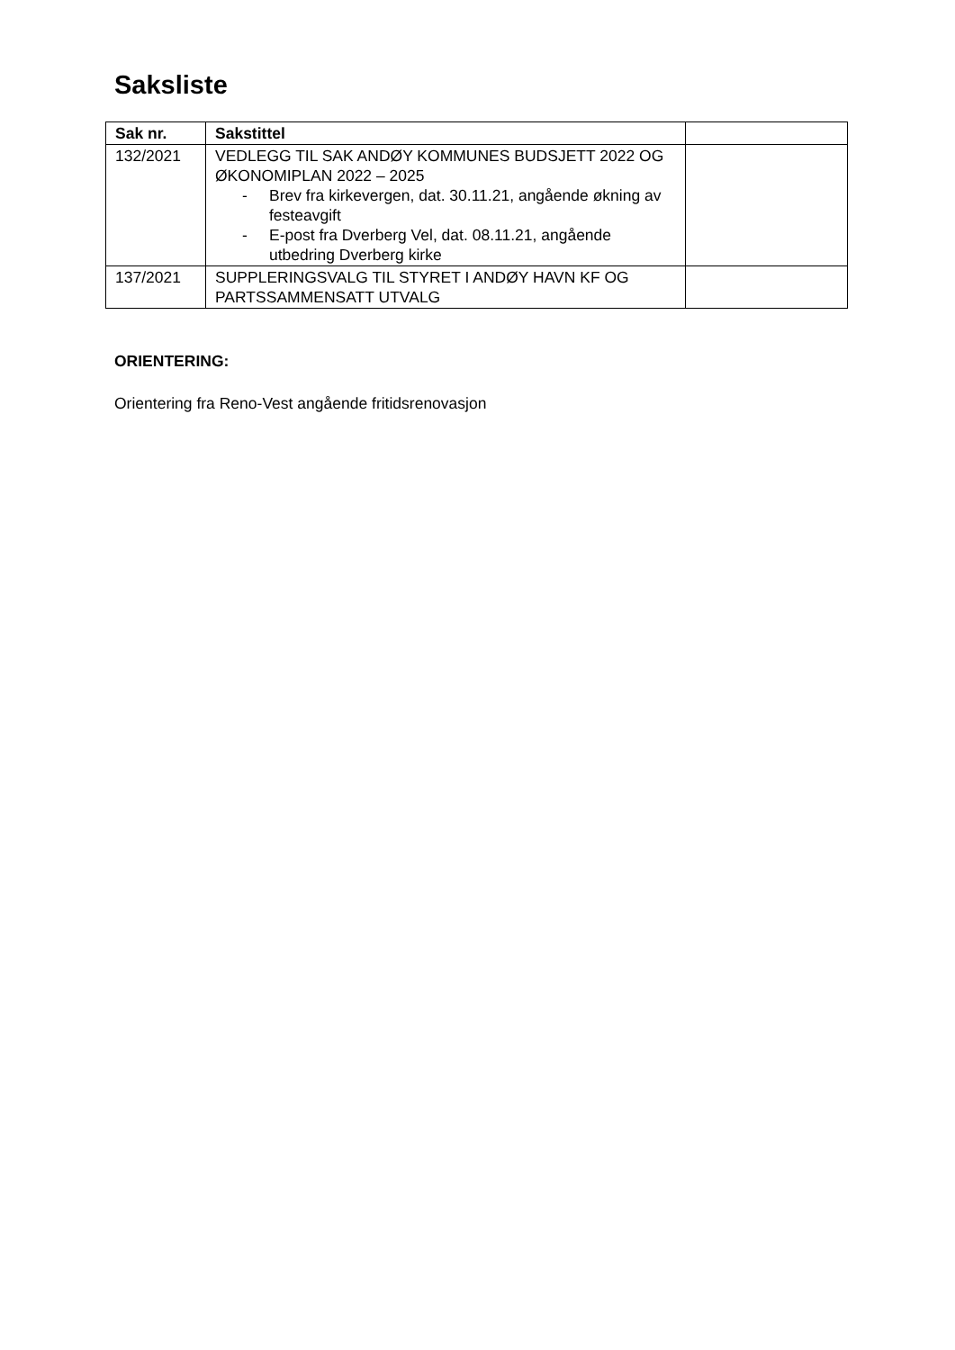Saksliste
| Sak nr. | Sakstittel | |
| --- | --- | --- |
| 132/2021 | VEDLEGG TIL SAK ANDØY KOMMUNES BUDSJETT 2022 OG ØKONOMIPLAN 2022 – 2025 - Brev fra kirkevergen, dat. 30.11.21, angående økning av festeavgift - E-post fra Dverberg Vel, dat. 08.11.21, angående utbedring Dverberg kirke | |
| 137/2021 | SUPPLERINGSVALG TIL STYRET I ANDØY HAVN KF OG PARTSSAMMENSATT UTVALG | |
ORIENTERING:
Orientering fra Reno-Vest angående fritidsrenovasjon